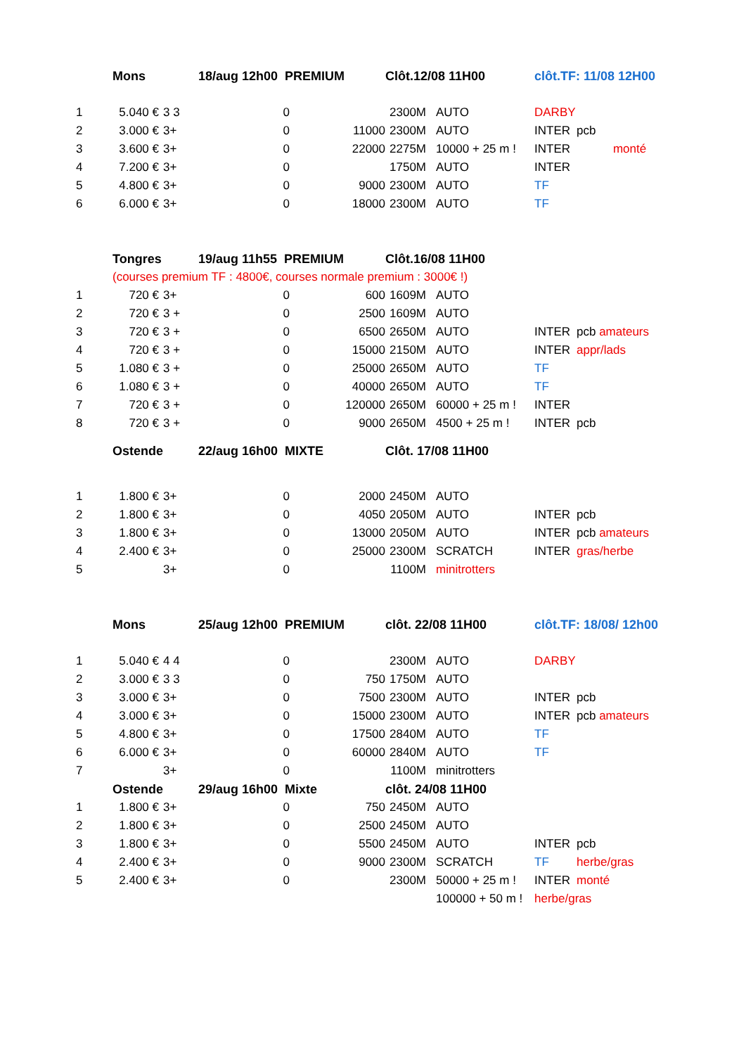| | Mons | | 18/aug 12h00 PREMIUM | | Clôt.12/08 11H00 | | clôt.TF: 11/08 12H00 | |
| 1 | 5.040 € | 3 3 | 0 | | 2300M | AUTO | DARBY | |
| 2 | 3.000 € | 3+ | 0 | 11000 | 2300M | AUTO | INTER | pcb |
| 3 | 3.600 € | 3+ | 0 | 22000 | 2275M | 10000 + 25 m ! | INTER | monté |
| 4 | 7.200 € | 3+ | 0 | | 1750M | AUTO | INTER | |
| 5 | 4.800 € | 3+ | 0 | 9000 | 2300M | AUTO | TF | |
| 6 | 6.000 € | 3+ | 0 | 18000 | 2300M | AUTO | TF | |
| | Tongres | | 19/aug 11h55 PREMIUM | | Clôt.16/08 11H00 | | | |
| | (courses premium TF : 4800€, courses normale premium : 3000€ !) | | | | | | | |
| 1 | 720 € | 3+ | 0 | 600 | 1609M | AUTO | | |
| 2 | 720 € | 3 + | 0 | 2500 | 1609M | AUTO | | |
| 3 | 720 € | 3 + | 0 | 6500 | 2650M | AUTO | INTER | pcb amateurs |
| 4 | 720 € | 3 + | 0 | 15000 | 2150M | AUTO | INTER | appr/lads |
| 5 | 1.080 € | 3 + | 0 | 25000 | 2650M | AUTO | TF | |
| 6 | 1.080 € | 3 + | 0 | 40000 | 2650M | AUTO | TF | |
| 7 | 720 € | 3 + | 0 | 120000 | 2650M | 60000 + 25 m ! | INTER | |
| 8 | 720 € | 3 + | 0 | 9000 | 2650M | 4500 + 25 m ! | INTER | pcb |
| | Ostende | | 22/aug 16h00 MIXTE | | Clôt. 17/08 11H00 | | | |
| 1 | 1.800 € | 3+ | 0 | 2000 | 2450M | AUTO | | |
| 2 | 1.800 € | 3+ | 0 | 4050 | 2050M | AUTO | INTER | pcb |
| 3 | 1.800 € | 3+ | 0 | 13000 | 2050M | AUTO | INTER | pcb amateurs |
| 4 | 2.400 € | 3+ | 0 | 25000 | 2300M | SCRATCH | INTER | gras/herbe |
| 5 | | 3+ | 0 | | 1100M | minitrotters | | |
| | Mons | | 25/aug 12h00 PREMIUM | | clôt. 22/08 11H00 | | clôt.TF: 18/08/ 12h00 | |
| 1 | 5.040 € | 4 4 | 0 | | 2300M | AUTO | DARBY | |
| 2 | 3.000 € | 3 3 | 0 | 750 | 1750M | AUTO | | |
| 3 | 3.000 € | 3+ | 0 | 7500 | 2300M | AUTO | INTER | pcb |
| 4 | 3.000 € | 3+ | 0 | 15000 | 2300M | AUTO | INTER | pcb amateurs |
| 5 | 4.800 € | 3+ | 0 | 17500 | 2840M | AUTO | TF | |
| 6 | 6.000 € | 3+ | 0 | 60000 | 2840M | AUTO | TF | |
| 7 | | 3+ | 0 | | 1100M | minitrotters | | |
| | Ostende | | 29/aug 16h00 Mixte | | clôt. 24/08 11H00 | | | |
| 1 | 1.800 € | 3+ | 0 | 750 | 2450M | AUTO | | |
| 2 | 1.800 € | 3+ | 0 | 2500 | 2450M | AUTO | | |
| 3 | 1.800 € | 3+ | 0 | 5500 | 2450M | AUTO | INTER | pcb |
| 4 | 2.400 € | 3+ | 0 | 9000 | 2300M | SCRATCH | TF | herbe/gras |
| 5 | 2.400 € | 3+ | 0 | | 2300M | 50000 + 25 m ! | INTER | monté |
| | | | | | | 100000 + 50 m ! | herbe/gras | |